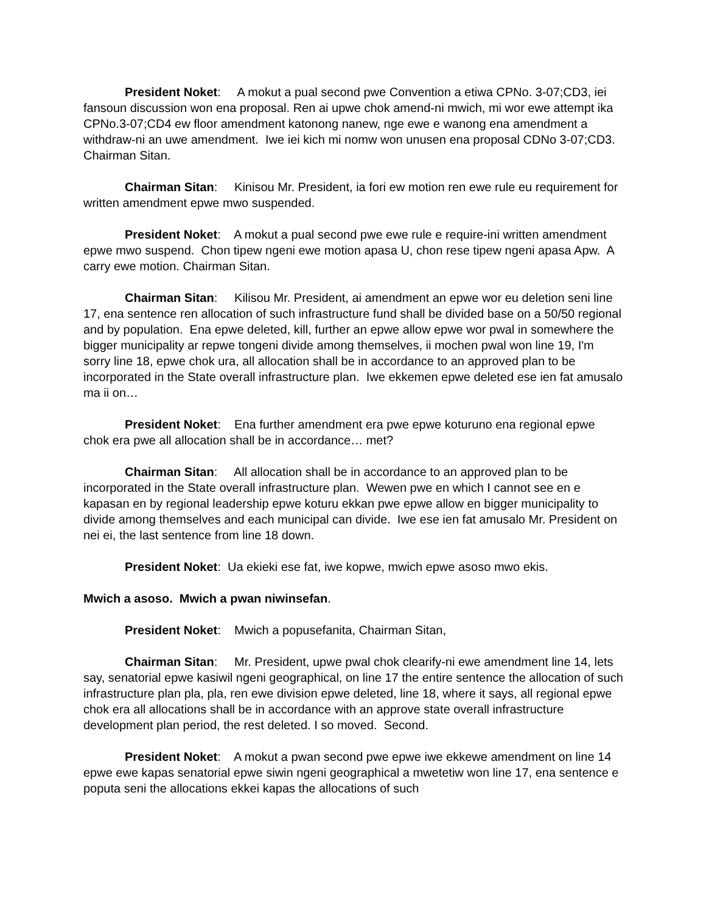President Noket: A mokut a pual second pwe Convention a etiwa CPNo. 3-07;CD3, iei fansoun discussion won ena proposal. Ren ai upwe chok amend-ni mwich, mi wor ewe attempt ika CPNo.3-07;CD4 ew floor amendment katonong nanew, nge ewe e wanong ena amendment a withdraw-ni an uwe amendment. Iwe iei kich mi nomw won unusen ena proposal CDNo 3-07;CD3. Chairman Sitan.
Chairman Sitan: Kinisou Mr. President, ia fori ew motion ren ewe rule eu requirement for written amendment epwe mwo suspended.
President Noket: A mokut a pual second pwe ewe rule e require-ini written amendment epwe mwo suspend. Chon tipew ngeni ewe motion apasa U, chon rese tipew ngeni apasa Apw. A carry ewe motion. Chairman Sitan.
Chairman Sitan: Kilisou Mr. President, ai amendment an epwe wor eu deletion seni line 17, ena sentence ren allocation of such infrastructure fund shall be divided base on a 50/50 regional and by population. Ena epwe deleted, kill, further an epwe allow epwe wor pwal in somewhere the bigger municipality ar repwe tongeni divide among themselves, ii mochen pwal won line 19, I'm sorry line 18, epwe chok ura, all allocation shall be in accordance to an approved plan to be incorporated in the State overall infrastructure plan. Iwe ekkemen epwe deleted ese ien fat amusalo ma ii on…
President Noket: Ena further amendment era pwe epwe koturuno ena regional epwe chok era pwe all allocation shall be in accordance… met?
Chairman Sitan: All allocation shall be in accordance to an approved plan to be incorporated in the State overall infrastructure plan. Wewen pwe en which I cannot see en e kapasan en by regional leadership epwe koturu ekkan pwe epwe allow en bigger municipality to divide among themselves and each municipal can divide. Iwe ese ien fat amusalo Mr. President on nei ei, the last sentence from line 18 down.
President Noket: Ua ekieki ese fat, iwe kopwe, mwich epwe asoso mwo ekis.
Mwich a asoso. Mwich a pwan niwinsefan.
President Noket: Mwich a popusefanita, Chairman Sitan,
Chairman Sitan: Mr. President, upwe pwal chok clearify-ni ewe amendment line 14, lets say, senatorial epwe kasiwil ngeni geographical, on line 17 the entire sentence the allocation of such infrastructure plan pla, pla, ren ewe division epwe deleted, line 18, where it says, all regional epwe chok era all allocations shall be in accordance with an approve state overall infrastructure development plan period, the rest deleted. I so moved. Second.
President Noket: A mokut a pwan second pwe epwe iwe ekkewe amendment on line 14 epwe ewe kapas senatorial epwe siwin ngeni geographical a mwetetiw won line 17, ena sentence e poputa seni the allocations ekkei kapas the allocations of such